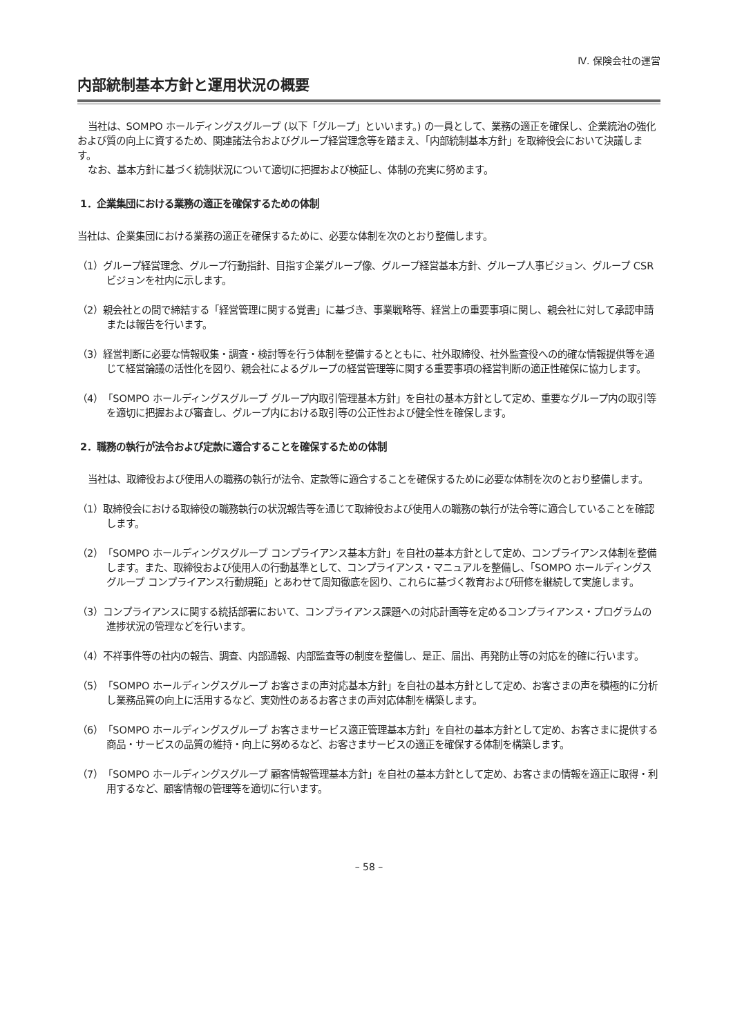Ⅳ. 保険会社の運営
内部統制基本方針と運用状況の概要
当社は、SOMPO ホールディングスグループ (以下「グループ」といいます。) の一員として、業務の適正を確保し、企業統治の強化および質の向上に資するため、関連諸法令およびグループ経営理念等を踏まえ、「内部統制基本方針」を取締役会において決議します。
なお、基本方針に基づく統制状況について適切に把握および検証し、体制の充実に努めます。
1．企業集団における業務の適正を確保するための体制
当社は、企業集団における業務の適正を確保するために、必要な体制を次のとおり整備します。
（1）グループ経営理念、グループ行動指針、目指す企業グループ像、グループ経営基本方針、グループ人事ビジョン、グループ CSR ビジョンを社内に示します。
（2）親会社との間で締結する「経営管理に関する覚書」に基づき、事業戦略等、経営上の重要事項に関し、親会社に対して承認申請または報告を行います。
（3）経営判断に必要な情報収集・調査・検討等を行う体制を整備するとともに、社外取締役、社外監査役への的確な情報提供等を通じて経営論議の活性化を図り、親会社によるグループの経営管理等に関する重要事項の経営判断の適正性確保に協力します。
（4）「SOMPO ホールディングスグループ グループ内取引管理基本方針」を自社の基本方針として定め、重要なグループ内の取引等を適切に把握および審査し、グループ内における取引等の公正性および健全性を確保します。
2．職務の執行が法令および定款に適合することを確保するための体制
当社は、取締役および使用人の職務の執行が法令、定款等に適合することを確保するために必要な体制を次のとおり整備します。
（1）取締役会における取締役の職務執行の状況報告等を通じて取締役および使用人の職務の執行が法令等に適合していることを確認します。
（2）「SOMPO ホールディングスグループ コンプライアンス基本方針」を自社の基本方針として定め、コンプライアンス体制を整備します。また、取締役および使用人の行動基準として、コンプライアンス・マニュアルを整備し、「SOMPO ホールディングスグループ コンプライアンス行動規範」とあわせて周知徹底を図り、これらに基づく教育および研修を継続して実施します。
（3）コンプライアンスに関する統括部署において、コンプライアンス課題への対応計画等を定めるコンプライアンス・プログラムの進捗状況の管理などを行います。
（4）不祥事件等の社内の報告、調査、内部通報、内部監査等の制度を整備し、是正、届出、再発防止等の対応を的確に行います。
（5）「SOMPO ホールディングスグループ お客さまの声対応基本方針」を自社の基本方針として定め、お客さまの声を積極的に分析し業務品質の向上に活用するなど、実効性のあるお客さまの声対応体制を構築します。
（6）「SOMPO ホールディングスグループ お客さまサービス適正管理基本方針」を自社の基本方針として定め、お客さまに提供する商品・サービスの品質の維持・向上に努めるなど、お客さまサービスの適正を確保する体制を構築します。
（7）「SOMPO ホールディングスグループ 顧客情報管理基本方針」を自社の基本方針として定め、お客さまの情報を適正に取得・利用するなど、顧客情報の管理等を適切に行います。
– 58 –